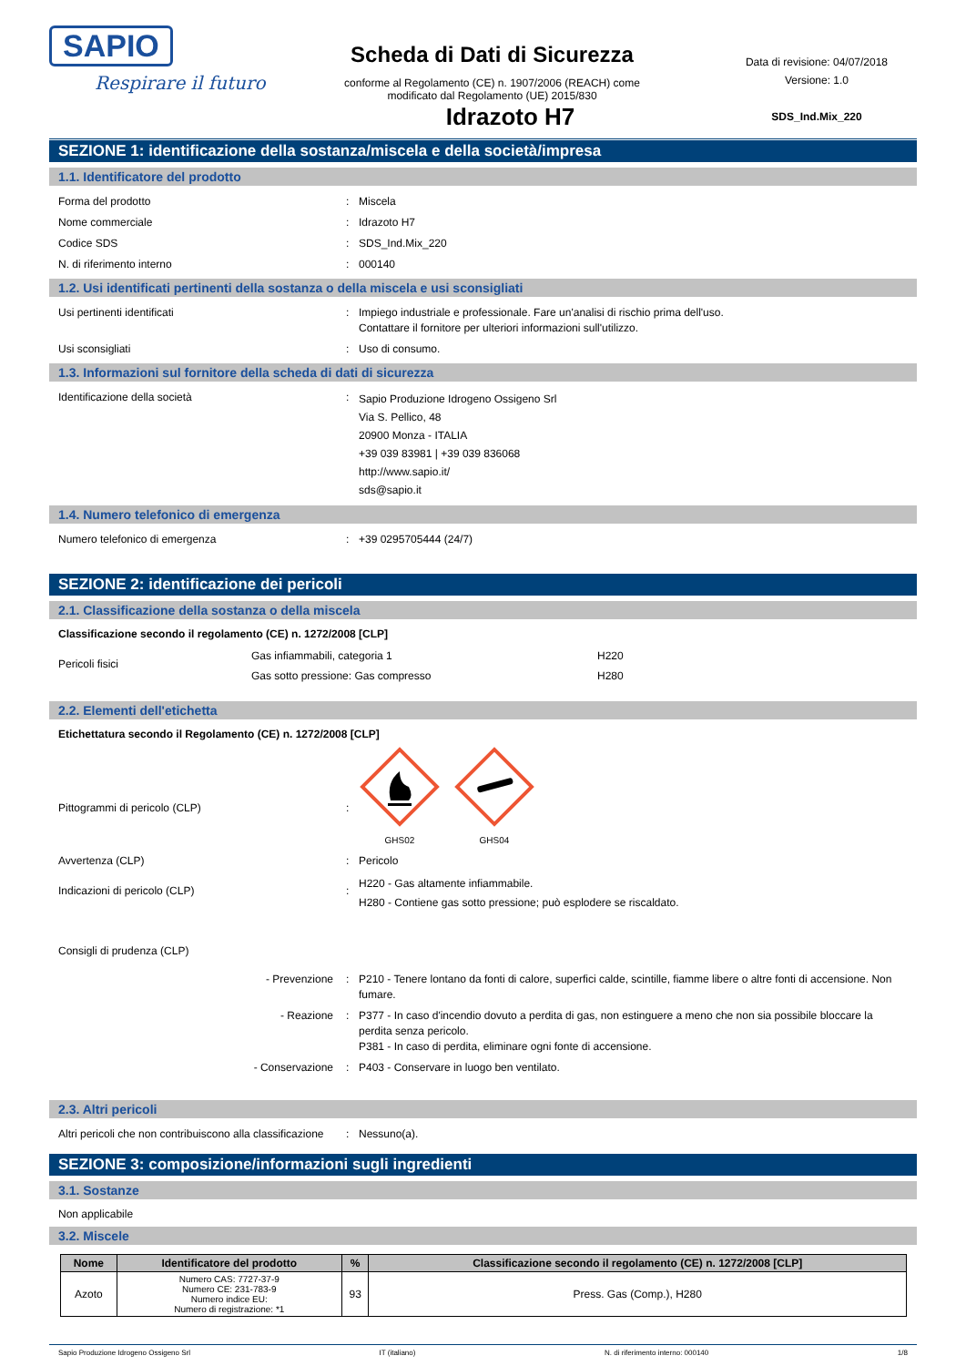SAPIO
Respirare il futuro
Scheda di Dati di Sicurezza
conforme al Regolamento (CE) n. 1907/2006 (REACH) come modificato dal Regolamento (UE) 2015/830
Data di revisione: 04/07/2018
Versione: 1.0
SDS_Ind.Mix_220
Idrazoto H7
SEZIONE 1: identificazione della sostanza/miscela e della società/impresa
1.1. Identificatore del prodotto
Forma del prodotto : Miscela
Nome commerciale : Idrazoto H7
Codice SDS : SDS_Ind.Mix_220
N. di riferimento interno : 000140
1.2. Usi identificati pertinenti della sostanza o della miscela e usi sconsigliati
Usi pertinenti identificati : Impiego industriale e professionale. Fare un'analisi di rischio prima dell'uso.
Contattare il fornitore per ulteriori informazioni sull'utilizzo.
Usi sconsigliati : Uso di consumo.
1.3. Informazioni sul fornitore della scheda di dati di sicurezza
Identificazione della società :
Sapio Produzione Idrogeno Ossigeno Srl
Via S. Pellico, 48
20900 Monza - ITALIA
+39 039 83981 | +39 039 836068
http://www.sapio.it/
sds@sapio.it
1.4. Numero telefonico di emergenza
Numero telefonico di emergenza : +39 0295705444 (24/7)
SEZIONE 2: identificazione dei pericoli
2.1. Classificazione della sostanza o della miscela
Classificazione secondo il regolamento (CE) n. 1272/2008 [CLP]
Pericoli fisici
Gas infiammabili, categoria 1
Gas sotto pressione: Gas compresso
H220
H280
2.2. Elementi dell'etichetta
Etichettatura secondo il Regolamento (CE) n. 1272/2008 [CLP]
Pittogrammi di pericolo (CLP) :
GHS02
GHS04
Avvertenza (CLP) : Pericolo
Indicazioni di pericolo (CLP) :
H220 - Gas altamente infiammabile.
H280 - Contiene gas sotto pressione; può esplodere se riscaldato.
Consigli di prudenza (CLP)
- Prevenzione : P210 - Tenere lontano da fonti di calore, superfici calde, scintille, fiamme libere o altre fonti di accensione. Non fumare.
- Reazione : P377 - In caso d'incendio dovuto a perdita di gas, non estinguere a meno che non sia possibile bloccare la perdita senza pericolo.
P381 - In caso di perdita, eliminare ogni fonte di accensione.
- Conservazione : P403 - Conservare in luogo ben ventilato.
2.3. Altri pericoli
Altri pericoli che non contribuiscono alla classificazione
: Nessuno(a).
SEZIONE 3: composizione/informazioni sugli ingredienti
3.1. Sostanze
Non applicabile
3.2. Miscele
| Nome | Identificatore del prodotto | % | Classificazione secondo il regolamento (CE) n. 1272/2008 [CLP] |
| --- | --- | --- | --- |
| Azoto | Numero CAS: 7727-37-9 Numero CE: 231-783-9 Numero indice EU: Numero di registrazione: *1 | 93 | Press. Gas (Comp.), H280 |
Sapio Produzione Idrogeno Ossigeno Srl IT (italiano) N. di riferimento interno: 000140 1/8